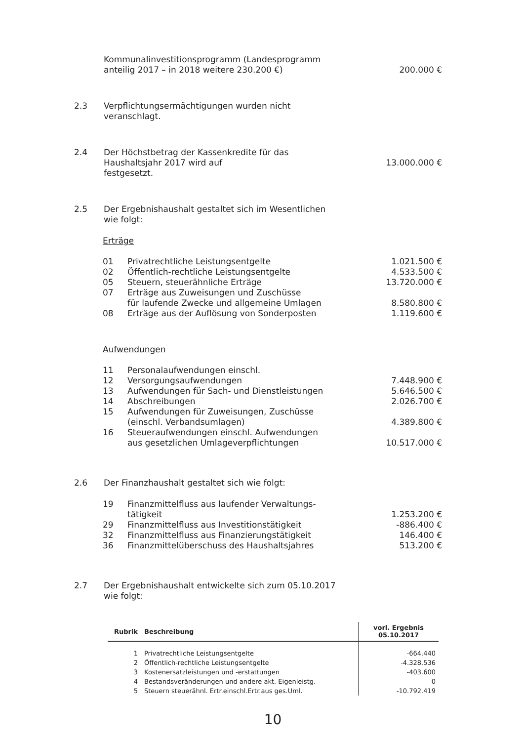| | Kommunalinvestitionsprogramm (Landesprogramm anteilig 2017 – in 2018 weitere 230.200 €) | 200.000 € |
| 2.3 | Verpflichtungsermächtigungen wurden nicht veranschlagt. | |
| 2.4 | Der Höchstbetrag der Kassenkredite für das Haushaltsjahr 2017 wird auf festgesetzt. | 13.000.000 € |
| 2.5 | Der Ergebnishaushalt gestaltet sich im Wesentlichen wie folgt: |
Erträge
| 01 | Privatrechtliche Leistungsentgelte | 1.021.500 € |
| 02 | Öffentlich-rechtliche Leistungsentgelte | 4.533.500 € |
| 05 | Steuern, steuerähnliche Erträge | 13.720.000 € |
| 07 | Erträge aus Zuweisungen und Zuschüsse für laufende Zwecke und allgemeine Umlagen | 8.580.800 € |
| 08 | Erträge aus der Auflösung von Sonderposten | 1.119.600 € |
Aufwendungen
| 11 | Personalaufwendungen einschl. | |
| 12 | Versorgungsaufwendungen | 7.448.900 € |
| 13 | Aufwendungen für Sach- und Dienstleistungen | 5.646.500 € |
| 14 | Abschreibungen | 2.026.700 € |
| 15 | Aufwendungen für Zuweisungen, Zuschüsse (einschl. Verbandsumlagen) | 4.389.800 € |
| 16 | Steueraufwendungen einschl. Aufwendungen aus gesetzlichen Umlageverpflichtungen | 10.517.000 € |
| 2.6 | Der Finanzhaushalt gestaltet sich wie folgt: |
| 19 | Finanzmittelfluss aus laufender Verwaltungs- tätigkeit | 1.253.200 € |
| 29 | Finanzmittelfluss aus Investitionstätigkeit | -886.400 € |
| 32 | Finanzmittelfluss aus Finanzierungstätigkeit | 146.400 € |
| 36 | Finanzmittelüberschuss des Haushaltsjahres | 513.200 € |
| 2.7 | Der Ergebnishaushalt entwickelte sich zum 05.10.2017 wie folgt: |
| Rubrik | Beschreibung | vorl. Ergebnis 05.10.2017 |
| --- | --- | --- |
| 1 | Privatrechtliche Leistungsentgelte | -664.440 |
| 2 | Öffentlich-rechtliche Leistungsentgelte | -4.328.536 |
| 3 | Kostenersatzleistungen und -erstattungen | -403.600 |
| 4 | Bestandsveränderungen und andere akt. Eigenleistg. | 0 |
| 5 | Steuern steuerähnl. Ertr.einschl.Ertr.aus ges.Uml. | -10.792.419 |
10